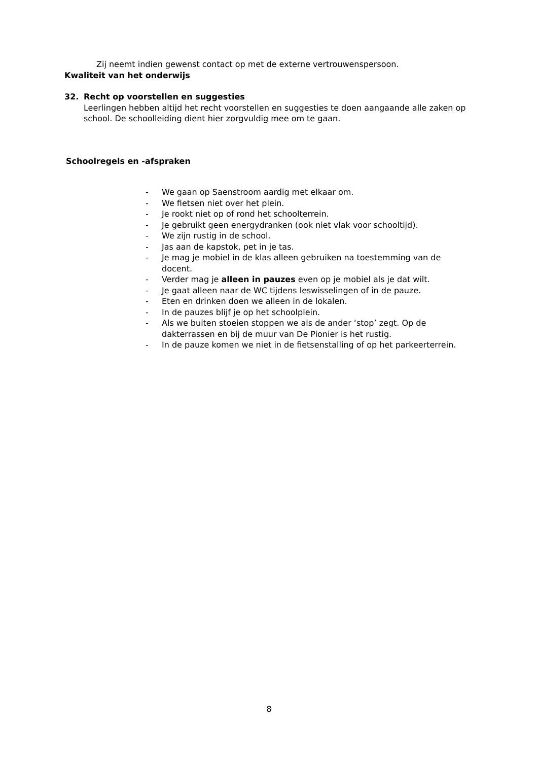Zij neemt indien gewenst contact op met de externe vertrouwenspersoon.
Kwaliteit van het onderwijs
32. Recht op voorstellen en suggesties
Leerlingen hebben altijd het recht voorstellen en suggesties te doen aangaande alle zaken op school. De schoolleiding dient hier zorgvuldig mee om te gaan.
Schoolregels en -afspraken
- We gaan op Saenstroom aardig met elkaar om.
- We fietsen niet over het plein.
- Je rookt niet op of rond het schoolterrein.
- Je gebruikt geen energydranken (ook niet vlak voor schooltijd).
- We zijn rustig in de school.
- Jas aan de kapstok, pet in je tas.
- Je mag je mobiel in de klas alleen gebruiken na toestemming van de docent.
- Verder mag je alleen in pauzes even op je mobiel als je dat wilt.
- Je gaat alleen naar de WC tijdens leswisselingen of in de pauze.
- Eten en drinken doen we alleen in de lokalen.
- In de pauzes blijf je op het schoolplein.
- Als we buiten stoeien stoppen we als de ander ‘stop’ zegt. Op de dakterrassen en bij de muur van De Pionier is het rustig.
- In de pauze komen we niet in de fietsenstalling of op het parkeerterrein.
8